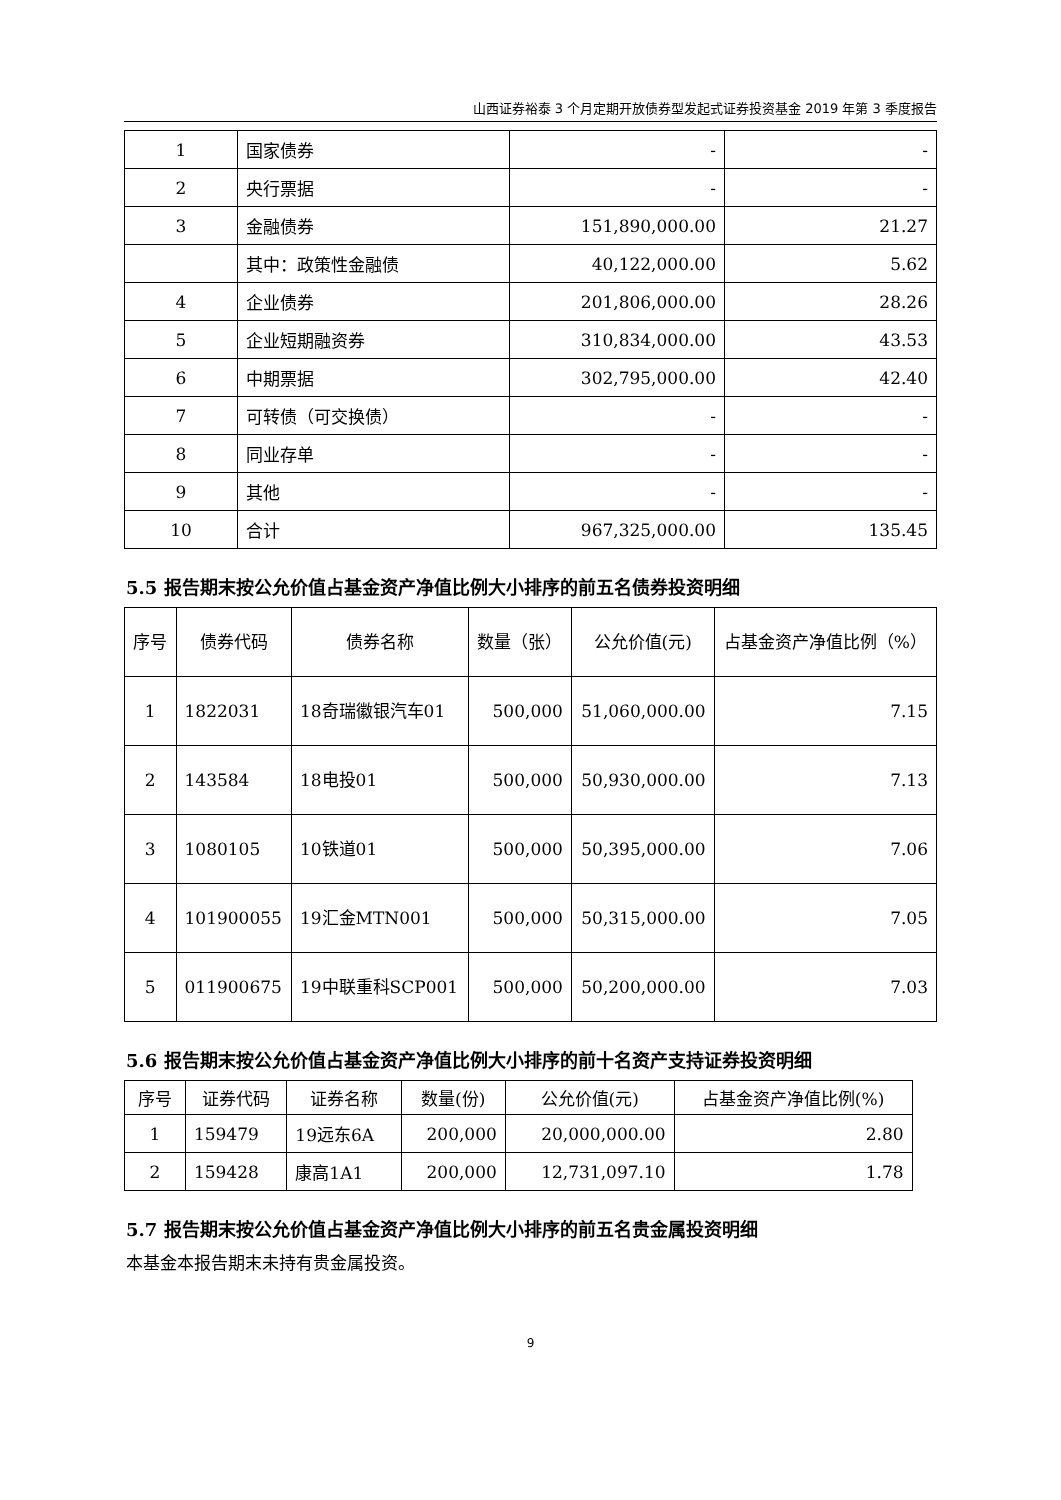山西证券裕泰 3 个月定期开放债券型发起式证券投资基金 2019 年第 3 季度报告
| 1 | 国家债券 | - | - |
| 2 | 央行票据 | - | - |
| 3 | 金融债券 | 151,890,000.00 | 21.27 |
| | 其中：政策性金融债 | 40,122,000.00 | 5.62 |
| 4 | 企业债券 | 201,806,000.00 | 28.26 |
| 5 | 企业短期融资券 | 310,834,000.00 | 43.53 |
| 6 | 中期票据 | 302,795,000.00 | 42.40 |
| 7 | 可转债（可交换债） | - | - |
| 8 | 同业存单 | - | - |
| 9 | 其他 | - | - |
| 10 | 合计 | 967,325,000.00 | 135.45 |
5.5 报告期末按公允价值占基金资产净值比例大小排序的前五名债券投资明细
| 序号 | 债券代码 | 债券名称 | 数量（张） | 公允价值(元) | 占基金资产净值比例（%） |
| --- | --- | --- | --- | --- | --- |
| 1 | 1822031 | 18奇瑞徽银汽车01 | 500,000 | 51,060,000.00 | 7.15 |
| 2 | 143584 | 18电投01 | 500,000 | 50,930,000.00 | 7.13 |
| 3 | 1080105 | 10铁道01 | 500,000 | 50,395,000.00 | 7.06 |
| 4 | 101900055 | 19汇金MTN001 | 500,000 | 50,315,000.00 | 7.05 |
| 5 | 011900675 | 19中联重科SCP001 | 500,000 | 50,200,000.00 | 7.03 |
5.6 报告期末按公允价值占基金资产净值比例大小排序的前十名资产支持证券投资明细
| 序号 | 证券代码 | 证券名称 | 数量(份) | 公允价值(元) | 占基金资产净值比例(%) |
| --- | --- | --- | --- | --- | --- |
| 1 | 159479 | 19远东6A | 200,000 | 20,000,000.00 | 2.80 |
| 2 | 159428 | 康高1A1 | 200,000 | 12,731,097.10 | 1.78 |
5.7 报告期末按公允价值占基金资产净值比例大小排序的前五名贵金属投资明细
本基金本报告期末未持有贵金属投资。
9